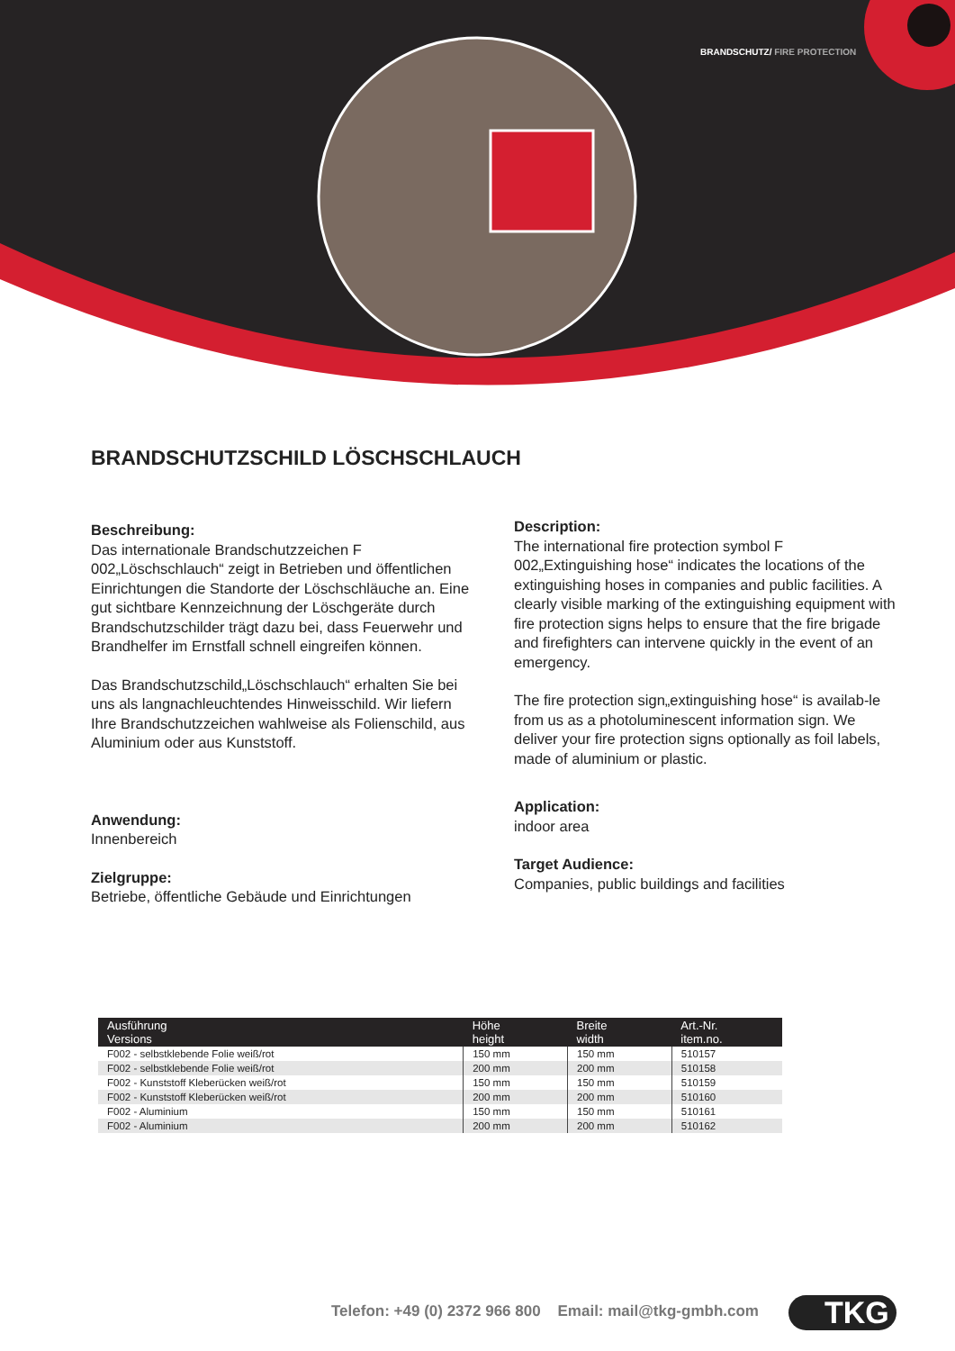BRANDSCHUTZ/ FIRE PROTECTION
BRANDSCHUTZSCHILD LÖSCHSCHLAUCH
Beschreibung:
Das internationale Brandschutzzeichen F 002„Löschschlauch“ zeigt in Betrieben und öffentlichen Einrichtungen die Standorte der Löschschläuche an. Eine gut sichtbare Kennzeichnung der Löschgeräte durch Brandschutzschilder trägt dazu bei, dass Feuerwehr und Brandhelfer im Ernstfall schnell eingreifen können.
Das Brandschutzschild„Löschschlauch“ erhalten Sie bei uns als langnachleuchtendes Hinweisschild. Wir liefern Ihre Brandschutzzeichen wahlweise als Folienschild, aus Aluminium oder aus Kunststoff.
Anwendung:
Innenbereich
Zielgruppe:
Betriebe, öffentliche Gebäude und Einrichtungen
Description:
The international fire protection symbol F 002„Extinguishing hose“ indicates the locations of the extinguishing hoses in companies and public facilities. A clearly visible marking of the extinguishing equipment with fire protection signs helps to ensure that the fire brigade and firefighters can intervene quickly in the event of an emergency.
The fire protection sign„extinguishing hose“ is availab-le from us as a photoluminescent information sign. We deliver your fire protection signs optionally as foil labels, made of aluminium or plastic.
Application:
indoor area
Target Audience:
Companies, public buildings and facilities
| Ausführung Versions | Höhe height | Breite width | Art.-Nr. item.no. |
| --- | --- | --- | --- |
| F002 - selbstklebende Folie weiß/rot | 150 mm | 150 mm | 510157 |
| F002 - selbstklebende Folie weiß/rot | 200 mm | 200 mm | 510158 |
| F002 - Kunststoff Kleberücken weiß/rot | 150 mm | 150 mm | 510159 |
| F002 - Kunststoff Kleberücken weiß/rot | 200 mm | 200 mm | 510160 |
| F002 - Aluminium | 150 mm | 150 mm | 510161 |
| F002 - Aluminium | 200 mm | 200 mm | 510162 |
Telefon: +49 (0) 2372 966 800 Email: mail@tkg-gmbh.com
TKG